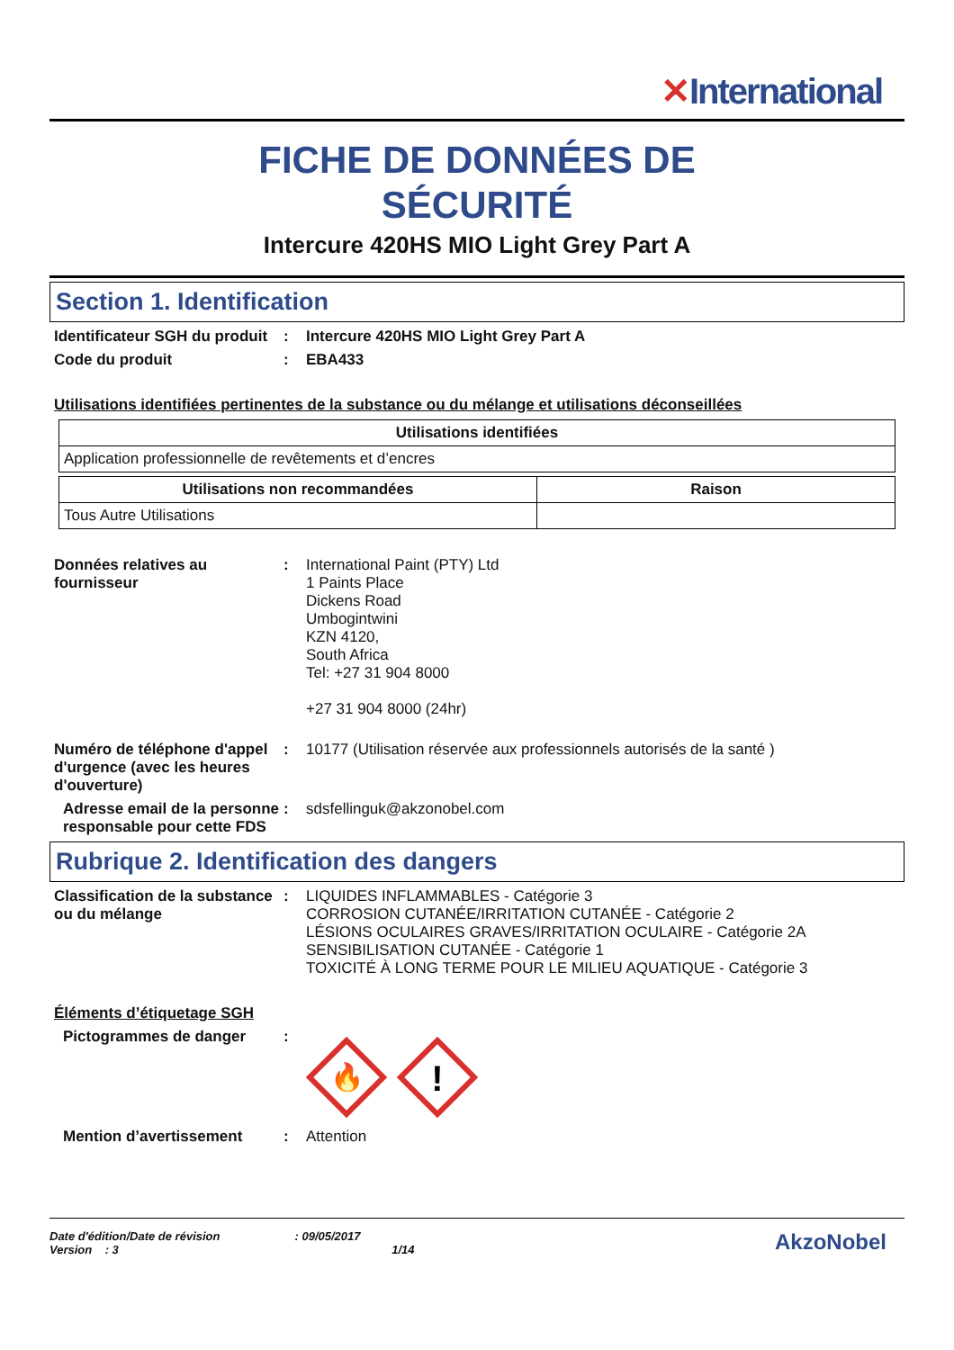✕International
FICHE DE DONNÉES DE
SÉCURITÉ
Intercure 420HS MIO Light Grey Part A
Section 1. Identification
Identificateur SGH du produit
: Intercure 420HS MIO Light Grey Part A
Code du produit : EBA433
Utilisations identifiées pertinentes de la substance ou du mélange et utilisations déconseillées
| Utilisations identifiées |
| --- |
| Application professionnelle de revêtements et d’encres |
| Utilisations non recommandées | Raison |
| --- | --- |
| Tous Autre Utilisations | |
Données relatives au fournisseur
: International Paint (PTY) Ltd
1 Paints Place
Dickens Road
Umbogintwini
KZN 4120,
South Africa
Tel: +27 31 904 8000
+27 31 904 8000 (24hr)
Numéro de téléphone d'appel d'urgence (avec les heures d'ouverture)
: 10177 (Utilisation réservée aux professionnels autorisés de la santé )
Adresse email de la personne responsable pour cette FDS
: sdsfellinguk@akzonobel.com
Rubrique 2. Identification des dangers
Classification de la substance ou du mélange
: LIQUIDES INFLAMMABLES - Catégorie 3
CORROSION CUTANÉE/IRRITATION CUTANÉE - Catégorie 2
LÉSIONS OCULAIRES GRAVES/IRRITATION OCULAIRE - Catégorie 2A
SENSIBILISATION CUTANÉE - Catégorie 1
TOXICITÉ À LONG TERME POUR LE MILIEU AQUATIQUE - Catégorie 3
Éléments d’étiquetage SGH
Pictogrammes de danger :
🔥
!
Mention d’avertissement : Attention
Date d'édition/Date de révision : 09/05/2017
Version : 3 1/14
AkzoNobel